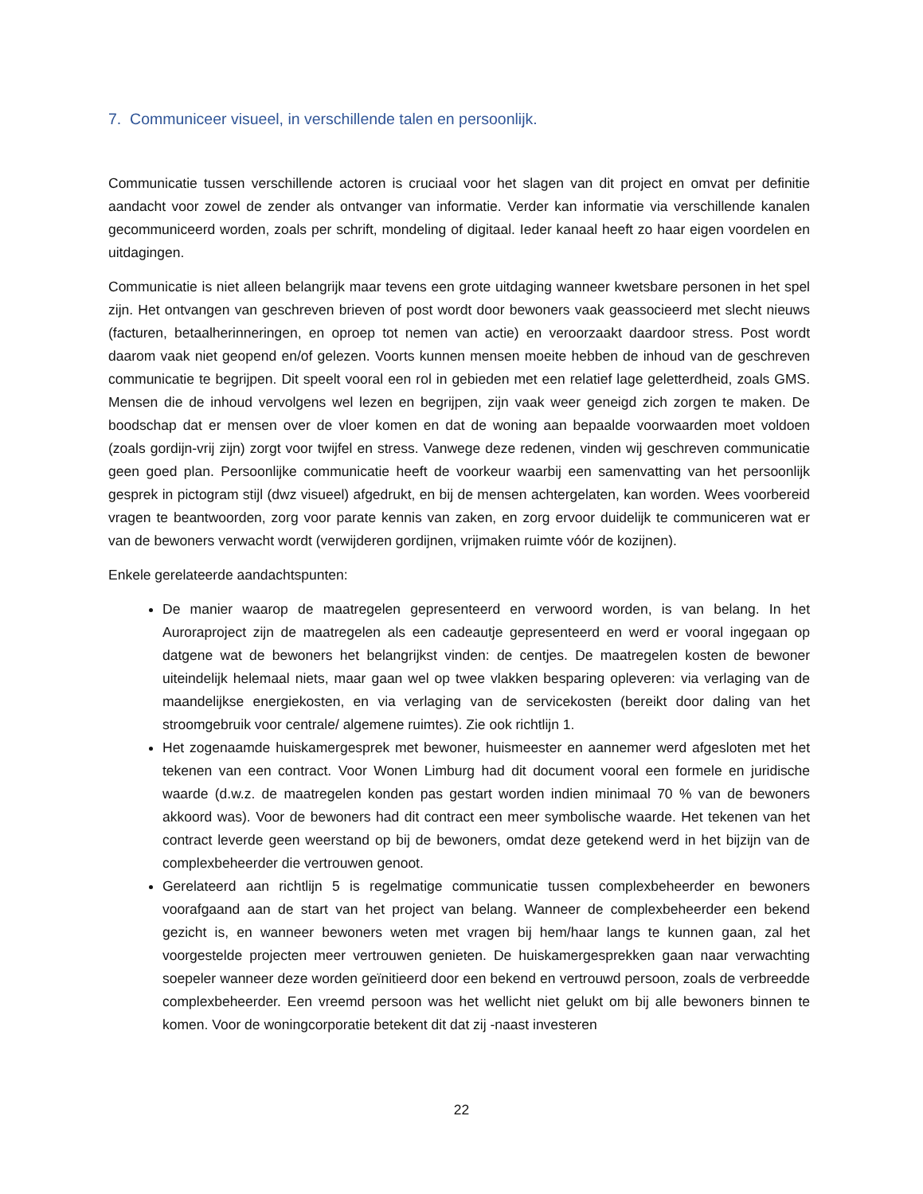7. Communiceer visueel, in verschillende talen en persoonlijk.
Communicatie tussen verschillende actoren is cruciaal voor het slagen van dit project en omvat per definitie aandacht voor zowel de zender als ontvanger van informatie. Verder kan informatie via verschillende kanalen gecommuniceerd worden, zoals per schrift, mondeling of digitaal. Ieder kanaal heeft zo haar eigen voordelen en uitdagingen.
Communicatie is niet alleen belangrijk maar tevens een grote uitdaging wanneer kwetsbare personen in het spel zijn. Het ontvangen van geschreven brieven of post wordt door bewoners vaak geassocieerd met slecht nieuws (facturen, betaalherinneringen, en oproep tot nemen van actie) en veroorzaakt daardoor stress. Post wordt daarom vaak niet geopend en/of gelezen. Voorts kunnen mensen moeite hebben de inhoud van de geschreven communicatie te begrijpen. Dit speelt vooral een rol in gebieden met een relatief lage geletterdheid, zoals GMS. Mensen die de inhoud vervolgens wel lezen en begrijpen, zijn vaak weer geneigd zich zorgen te maken. De boodschap dat er mensen over de vloer komen en dat de woning aan bepaalde voorwaarden moet voldoen (zoals gordijn-vrij zijn) zorgt voor twijfel en stress. Vanwege deze redenen, vinden wij geschreven communicatie geen goed plan. Persoonlijke communicatie heeft de voorkeur waarbij een samenvatting van het persoonlijk gesprek in pictogram stijl (dwz visueel) afgedrukt, en bij de mensen achtergelaten, kan worden. Wees voorbereid vragen te beantwoorden, zorg voor parate kennis van zaken, en zorg ervoor duidelijk te communiceren wat er van de bewoners verwacht wordt (verwijderen gordijnen, vrijmaken ruimte vóór de kozijnen).
Enkele gerelateerde aandachtspunten:
De manier waarop de maatregelen gepresenteerd en verwoord worden, is van belang. In het Auroraproject zijn de maatregelen als een cadeautje gepresenteerd en werd er vooral ingegaan op datgene wat de bewoners het belangrijkst vinden: de centjes. De maatregelen kosten de bewoner uiteindelijk helemaal niets, maar gaan wel op twee vlakken besparing opleveren: via verlaging van de maandelijkse energiekosten, en via verlaging van de servicekosten (bereikt door daling van het stroomgebruik voor centrale/ algemene ruimtes). Zie ook richtlijn 1.
Het zogenaamde huiskamergesprek met bewoner, huismeester en aannemer werd afgesloten met het tekenen van een contract. Voor Wonen Limburg had dit document vooral een formele en juridische waarde (d.w.z. de maatregelen konden pas gestart worden indien minimaal 70 % van de bewoners akkoord was). Voor de bewoners had dit contract een meer symbolische waarde. Het tekenen van het contract leverde geen weerstand op bij de bewoners, omdat deze getekend werd in het bijzijn van de complexbeheerder die vertrouwen genoot.
Gerelateerd aan richtlijn 5 is regelmatige communicatie tussen complexbeheerder en bewoners voorafgaand aan de start van het project van belang. Wanneer de complexbeheerder een bekend gezicht is, en wanneer bewoners weten met vragen bij hem/haar langs te kunnen gaan, zal het voorgestelde projecten meer vertrouwen genieten. De huiskamergesprekken gaan naar verwachting soepeler wanneer deze worden geïnitieerd door een bekend en vertrouwd persoon, zoals de verbreedde complexbeheerder. Een vreemd persoon was het wellicht niet gelukt om bij alle bewoners binnen te komen. Voor de woningcorporatie betekent dit dat zij -naast investeren
22